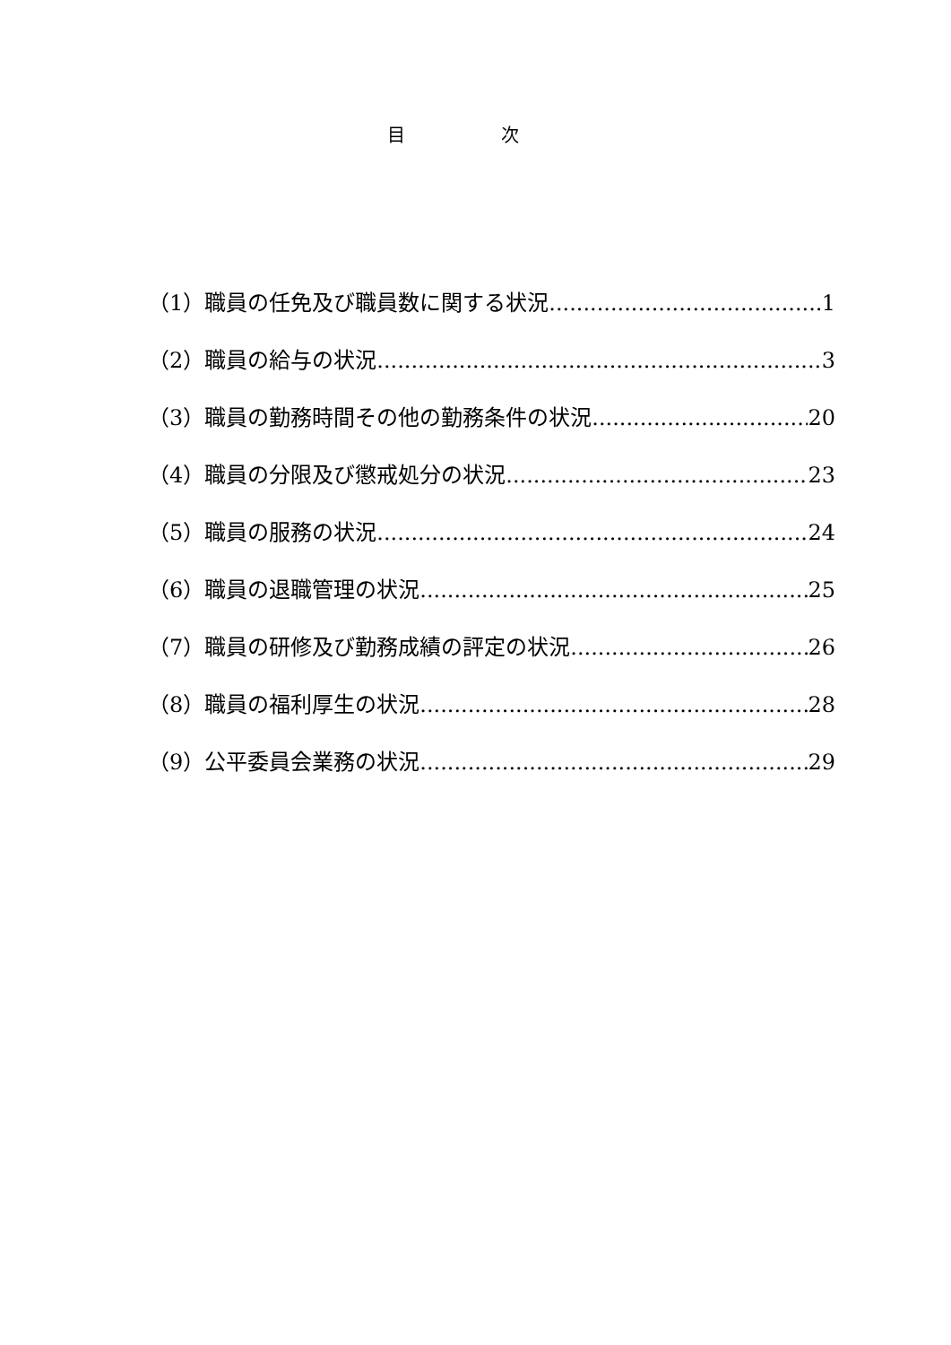目 次
（1）職員の任免及び職員数に関する状況 1
（2）職員の給与の状況 3
（3）職員の勤務時間その他の勤務条件の状況 20
（4）職員の分限及び懲戒処分の状況 23
（5）職員の服務の状況 24
（6）職員の退職管理の状況 25
（7）職員の研修及び勤務成績の評定の状況 26
（8）職員の福利厚生の状況 28
（9）公平委員会業務の状況 29